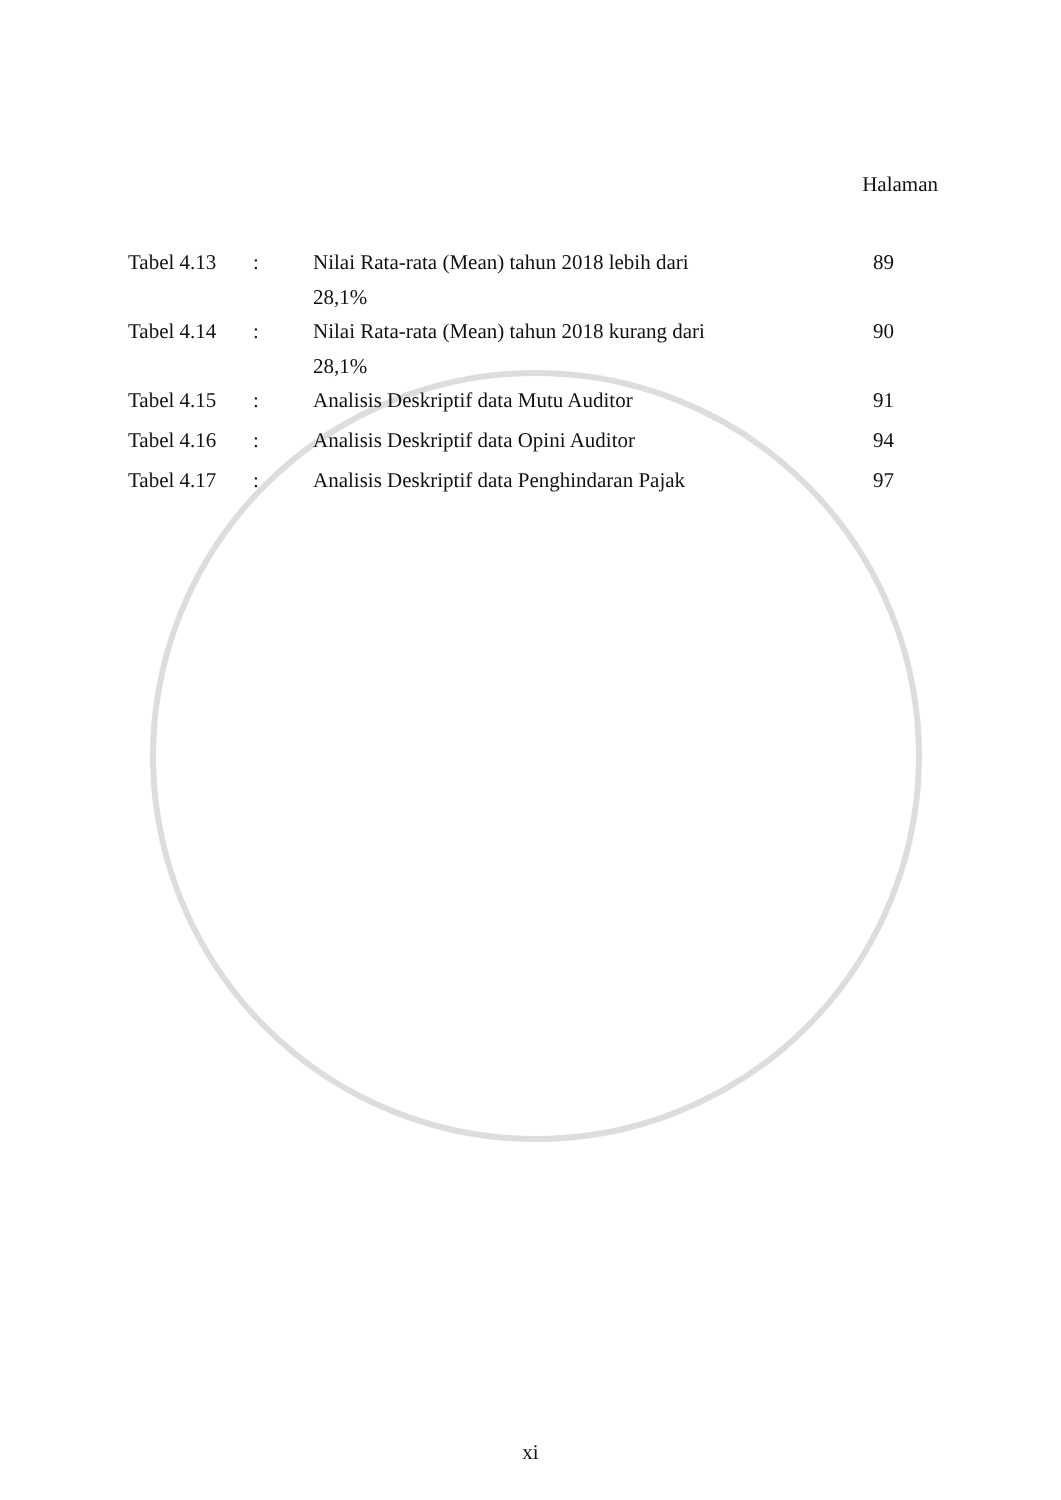Halaman
| Tabel 4.13 | : | Nilai Rata-rata (Mean) tahun 2018 lebih dari 28,1% | 89 |
| Tabel 4.14 | : | Nilai Rata-rata (Mean) tahun 2018 kurang dari 28,1% | 90 |
| Tabel 4.15 | : | Analisis Deskriptif data Mutu Auditor | 91 |
| Tabel 4.16 | : | Analisis Deskriptif data Opini Auditor | 94 |
| Tabel 4.17 | : | Analisis Deskriptif data Penghindaran Pajak | 97 |
xi